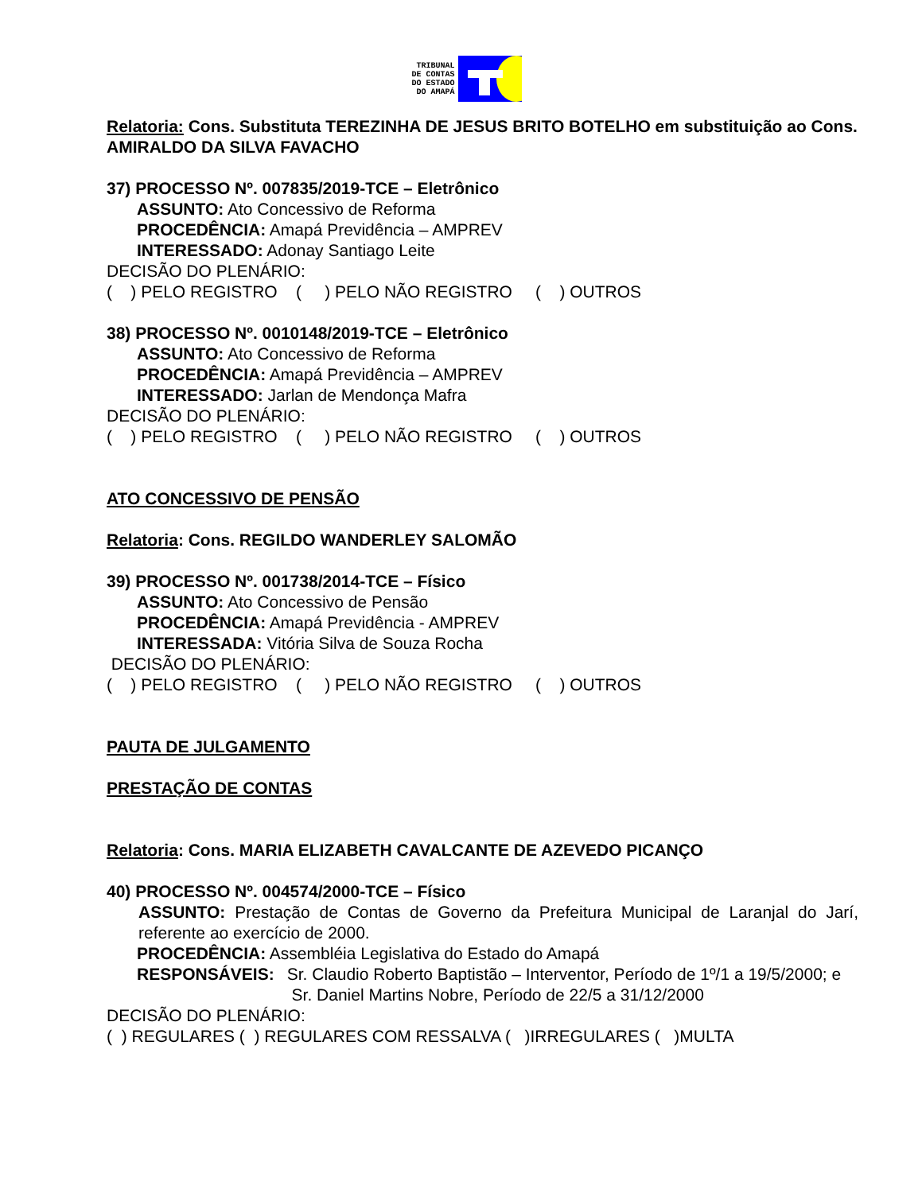TRIBUNAL
DE CONTAS
DO ESTADO
DO AMAPÁ
Relatoria: Cons. Substituta TEREZINHA DE JESUS BRITO BOTELHO em substituição ao Cons. AMIRALDO DA SILVA FAVACHO
37) PROCESSO Nº. 007835/2019-TCE – Eletrônico
ASSUNTO: Ato Concessivo de Reforma
PROCEDÊNCIA: Amapá Previdência – AMPREV
INTERESSADO: Adonay Santiago Leite
DECISÃO DO PLENÁRIO:
( ) PELO REGISTRO ( ) PELO NÃO REGISTRO ( ) OUTROS
38) PROCESSO Nº. 0010148/2019-TCE – Eletrônico
ASSUNTO: Ato Concessivo de Reforma
PROCEDÊNCIA: Amapá Previdência – AMPREV
INTERESSADO: Jarlan de Mendonça Mafra
DECISÃO DO PLENÁRIO:
( ) PELO REGISTRO ( ) PELO NÃO REGISTRO ( ) OUTROS
ATO CONCESSIVO DE PENSÃO
Relatoria: Cons. REGILDO WANDERLEY SALOMÃO
39) PROCESSO Nº. 001738/2014-TCE – Físico
ASSUNTO: Ato Concessivo de Pensão
PROCEDÊNCIA: Amapá Previdência - AMPREV
INTERESSADA: Vitória Silva de Souza Rocha
DECISÃO DO PLENÁRIO:
( ) PELO REGISTRO ( ) PELO NÃO REGISTRO ( ) OUTROS
PAUTA DE JULGAMENTO
PRESTAÇÃO DE CONTAS
Relatoria: Cons. MARIA ELIZABETH CAVALCANTE DE AZEVEDO PICANÇO
40) PROCESSO Nº. 004574/2000-TCE – Físico
ASSUNTO: Prestação de Contas de Governo da Prefeitura Municipal de Laranjal do Jarí, referente ao exercício de 2000.
PROCEDÊNCIA: Assembléia Legislativa do Estado do Amapá
RESPONSÁVEIS: Sr. Claudio Roberto Baptistão – Interventor, Período de 1º/1 a 19/5/2000; e
Sr. Daniel Martins Nobre, Período de 22/5 a 31/12/2000
DECISÃO DO PLENÁRIO:
( ) REGULARES ( ) REGULARES COM RESSALVA ( )IRREGULARES ( )MULTA